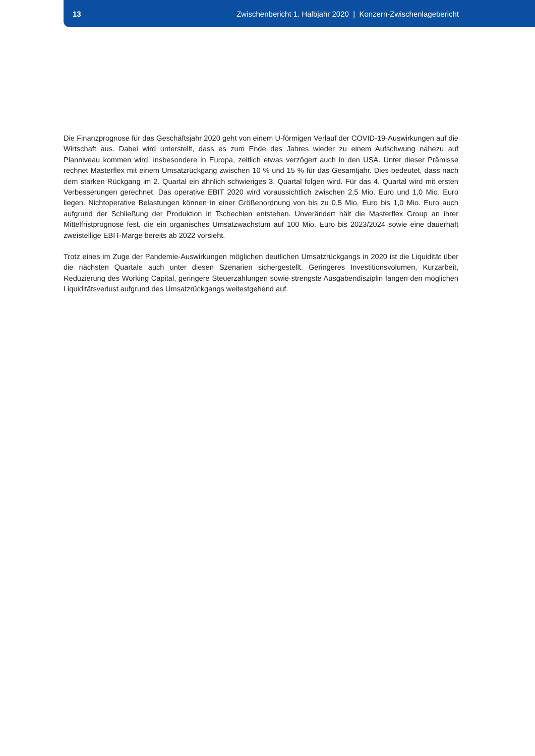13
Zwischenbericht 1. Halbjahr 2020 | Konzern-Zwischenlagebericht
Die Finanzprognose für das Geschäftsjahr 2020 geht von einem U-förmigen Verlauf der COVID-19-Auswirkungen auf die Wirtschaft aus. Dabei wird unterstellt, dass es zum Ende des Jahres wieder zu einem Aufschwung nahezu auf Planniveau kommen wird, insbesondere in Europa, zeitlich etwas verzögert auch in den USA. Unter dieser Prämisse rechnet Masterflex mit einem Umsatzrückgang zwischen 10 % und 15 % für das Gesamtjahr. Dies bedeutet, dass nach dem starken Rückgang im 2. Quartal ein ähnlich schwieriges 3. Quartal folgen wird. Für das 4. Quartal wird mit ersten Verbesserungen gerechnet. Das operative EBIT 2020 wird voraussichtlich zwischen 2,5 Mio. Euro und 1,0 Mio. Euro liegen. Nichtoperative Belastungen können in einer Größenordnung von bis zu 0,5 Mio. Euro bis 1,0 Mio. Euro auch aufgrund der Schließung der Produktion in Tschechien entstehen. Unverändert hält die Masterflex Group an ihrer Mittelfristprognose fest, die ein organisches Umsatzwachstum auf 100 Mio. Euro bis 2023/2024 sowie eine dauerhaft zweistellige EBIT-Marge bereits ab 2022 vorsieht.
Trotz eines im Zuge der Pandemie-Auswirkungen möglichen deutlichen Umsatzrückgangs in 2020 ist die Liquidität über die nächsten Quartale auch unter diesen Szenarien sichergestellt. Geringeres Investitionsvolumen, Kurzarbeit, Reduzierung des Working Capital, geringere Steuerzahlungen sowie strengste Ausgabendisziplin fangen den möglichen Liquiditätsverlust aufgrund des Umsatzrückgangs weitestgehend auf.